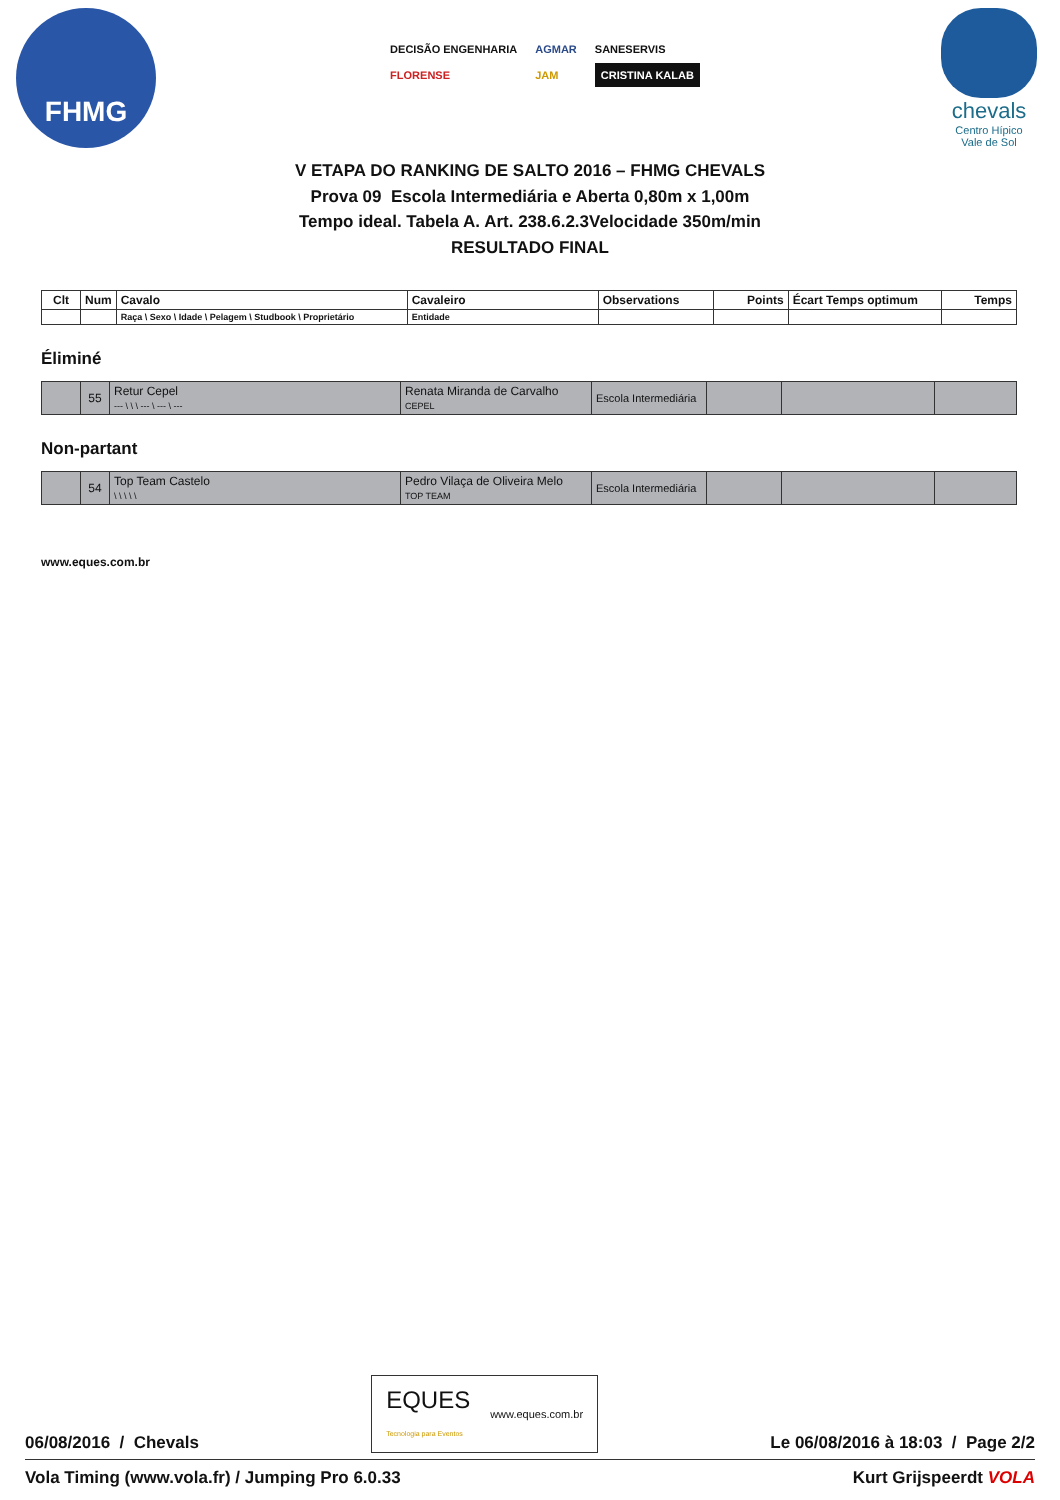FHMG
DECISÃO ENGENHARIA AGMAR SANESERVIS FLORENSE JAM CRISTINA KALAB
chevals
Centro Hípico
Vale de Sol
V ETAPA DO RANKING DE SALTO 2016 – FHMG CHEVALS
Prova 09 Escola Intermediária e Aberta 0,80m x 1,00m
Tempo ideal. Tabela A. Art. 238.6.2.3Velocidade 350m/min
RESULTADO FINAL
| Clt | Num | Cavalo | Cavaleiro | Observations | Points | Écart Temps optimum | Temps |
| --- | --- | --- | --- | --- | --- | --- | --- |
| | | Raça \ Sexo \ Idade \ Pelagem \ Studbook \ Proprietário | Entidade | | | | |
Éliminé
| | 55 | Retur Cepel --- \ \ \ --- \ --- \ --- | Renata Miranda de Carvalho CEPEL | Escola Intermediária | | | |
Non-partant
| | 54 | Top Team Castelo \ \ \ \ \ | Pedro Vilaça de Oliveira Melo TOP TEAM | Escola Intermediária | | | |
www.eques.com.br
06/08/2016 / Chevals EQUES
Tecnologia para Eventos www.eques.com.br Le 06/08/2016 à 18:03 / Page 2/2
Vola Timing (www.vola.fr) / Jumping Pro 6.0.33 Kurt Grijspeerdt VOLA